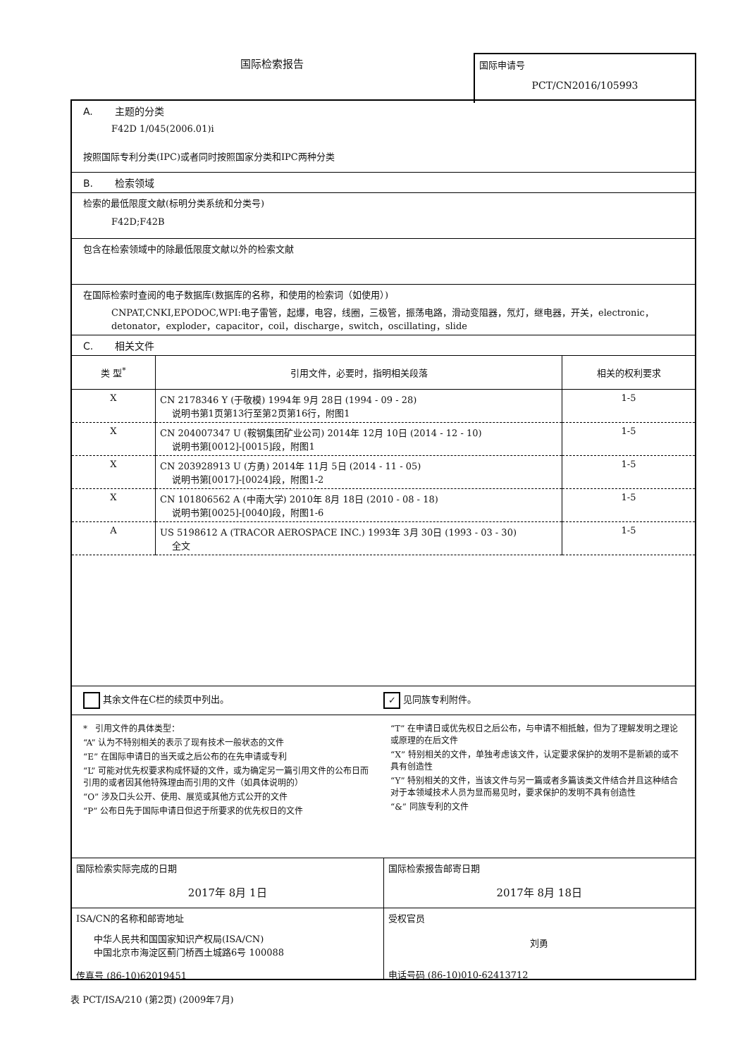国际检索报告
国际申请号
PCT/CN2016/105993
A. 主题的分类
F42D 1/045(2006.01)i
按照国际专利分类(IPC)或者同时按照国家分类和IPC两种分类
B. 检索领域
检索的最低限度文献(标明分类系统和分类号)
F42D;F42B
包含在检索领域中的除最低限度文献以外的检索文献
在国际检索时查阅的电子数据库(数据库的名称，和使用的检索词（如使用）)
CNPAT,CNKI,EPODOC,WPI:电子雷管，起爆，电容，线圈，三极管，振荡电路，滑动变阻器，氖灯，继电器，开关，electronic，detonator，exploder，capacitor，coil，discharge，switch，oscillating，slide
C. 相关文件
| 类 型<sup>*</sup> | 引用文件，必要时，指明相关段落 | 相关的权利要求 |
| --- | --- | --- |
| X | CN 2178346 Y (于敬模) 1994年 9月 28日 (1994 - 09 - 28) 说明书第1页第13行至第2页第16行，附图1 | 1-5 |
| X | CN 204007347 U (鞍钢集团矿业公司) 2014年 12月 10日 (2014 - 12 - 10) 说明书第[0012]-[0015]段，附图1 | 1-5 |
| X | CN 203928913 U (方勇) 2014年 11月 5日 (2014 - 11 - 05) 说明书第[0017]-[0024]段，附图1-2 | 1-5 |
| X | CN 101806562 A (中南大学) 2010年 8月 18日 (2010 - 08 - 18) 说明书第[0025]-[0040]段，附图1-6 | 1-5 |
| A | US 5198612 A (TRACOR AEROSPACE INC.) 1993年 3月 30日 (1993 - 03 - 30) 全文 | 1-5 |
其余文件在C栏的续页中列出。
✓ 见同族专利附件。
* 引用文件的具体类型：
“A” 认为不特别相关的表示了现有技术一般状态的文件
“E” 在国际申请日的当天或之后公布的在先申请或专利
“L” 可能对优先权要求构成怀疑的文件，或为确定另一篇引用文件的公布日而引用的或者因其他特殊理由而引用的文件（如具体说明的）
“O” 涉及口头公开、使用、展览或其他方式公开的文件
“P” 公布日先于国际申请日但迟于所要求的优先权日的文件
“T” 在申请日或优先权日之后公布，与申请不相抵触，但为了理解发明之理论或原理的在后文件
“X” 特别相关的文件，单独考虑该文件，认定要求保护的发明不是新颖的或不具有创造性
“Y” 特别相关的文件，当该文件与另一篇或者多篇该类文件结合并且这种结合对于本领域技术人员为显而易见时，要求保护的发明不具有创造性
“&” 同族专利的文件
国际检索实际完成的日期
2017年 8月 1日
国际检索报告邮寄日期
2017年 8月 18日
ISA/CN的名称和邮寄地址
中华人民共和国国家知识产权局(ISA/CN)
中国北京市海淀区蓟门桥西土城路6号 100088
传真号 (86-10)62019451
受权官员
刘勇
电话号码 (86-10)010-62413712
表 PCT/ISA/210 (第2页) (2009年7月)